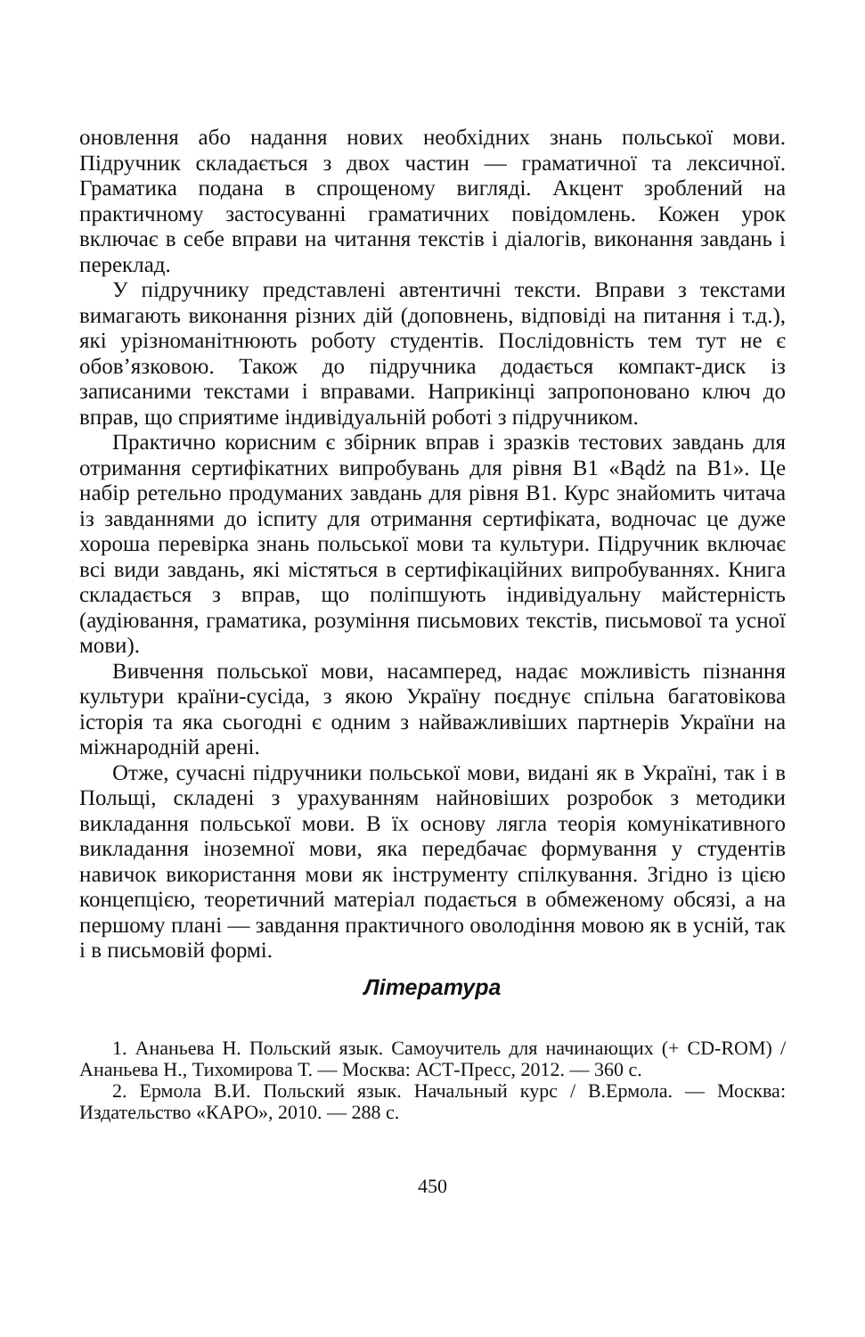оновлення або надання нових необхідних знань польської мови. Підручник складається з двох частин — граматичної та лексичної. Граматика подана в спрощеному вигляді. Акцент зроблений на практичному застосуванні граматичних повідомлень. Кожен урок включає в себе вправи на читання текстів і діалогів, виконання завдань і переклад.
У підручнику представлені автентичні тексти. Вправи з текстами вимагають виконання різних дій (доповнень, відповіді на питання і т.д.), які урізноманітнюють роботу студентів. Послідовність тем тут не є обов’язковою. Також до підручника додається компакт-диск із записаними текстами і вправами. Наприкінці запропоновано ключ до вправ, що сприятиме індивідуальній роботі з підручником.
Практично корисним є збірник вправ і зразків тестових завдань для отримання сертифікатних випробувань для рівня В1 «Bądż na B1». Це набір ретельно продуманих завдань для рівня В1. Курс знайомить читача із завданнями до іспиту для отримання сертифіката, водночас це дуже хороша перевірка знань польської мови та культури. Підручник включає всі види завдань, які містяться в сертифікаційних випробуваннях. Книга складається з вправ, що поліпшують індивідуальну майстерність (аудіювання, граматика, розуміння письмових текстів, письмової та усної мови).
Вивчення польської мови, насамперед, надає можливість пізнання культури країни-сусіда, з якою Україну поєднує спільна багатовікова історія та яка сьогодні є одним з найважливіших партнерів України на міжнародній арені.
Отже, сучасні підручники польської мови, видані як в Україні, так і в Польщі, складені з урахуванням найновіших розробок з методики викладання польської мови. В їх основу лягла теорія комунікативного викладання іноземної мови, яка передбачає формування у студентів навичок використання мови як інструменту спілкування. Згідно із цією концепцією, теоретичний матеріал подається в обмеженому обсязі, а на першому плані — завдання практичного оволодіння мовою як в усній, так і в письмовій формі.
Література
1. Ананьева Н. Польский язык. Самоучитель для начинающих (+ CD-ROM) / Ананьева Н., Тихомирова Т. — Москва: АСТ-Пресс, 2012. — 360 с.
2. Ермола В.И. Польский язык. Начальный курс / В.Ермола. — Москва: Издательство «КАРО», 2010. — 288 с.
450